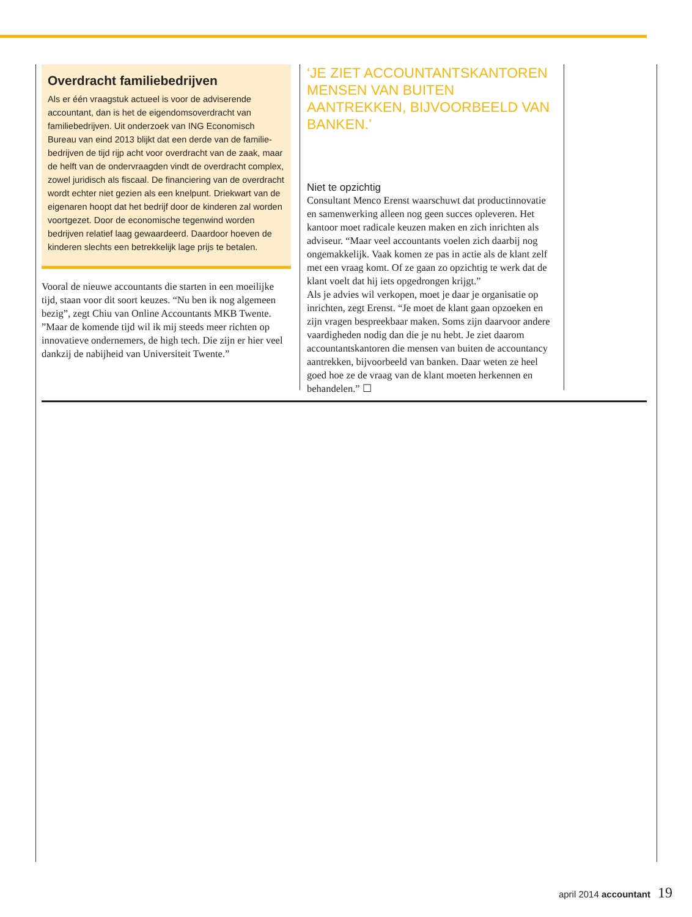Overdracht familiebedrijven
Als er één vraagstuk actueel is voor de adviserende accountant, dan is het de eigendomsoverdracht van familiebedrijven. Uit onderzoek van ING Economisch Bureau van eind 2013 blijkt dat een derde van de familie-bedrijven de tijd rijp acht voor overdracht van de zaak, maar de helft van de ondervraagden vindt de overdracht complex, zowel juridisch als fiscaal. De financiering van de overdracht wordt echter niet gezien als een knelpunt. Driekwart van de eigenaren hoopt dat het bedrijf door de kinderen zal worden voortgezet. Door de economische tegenwind worden bedrijven relatief laag gewaardeerd. Daardoor hoeven de kinderen slechts een betrekkelijk lage prijs te betalen.
Vooral de nieuwe accountants die starten in een moeilijke tijd, staan voor dit soort keuzes. “Nu ben ik nog algemeen bezig”, zegt Chiu van Online Accountants MKB Twente. ”Maar de komende tijd wil ik mij steeds meer richten op innovatieve ondernemers, de high tech. Die zijn er hier veel dankzij de nabijheid van Universiteit Twente.”
‘JE ZIET ACCOUNTANTSKANTOREN MENSEN VAN BUITEN AANTREKKEN, BIJVOORBEELD VAN BANKEN.’
Niet te opzichtig
Consultant Menco Erenst waarschuwt dat productinnovatie en samenwerking alleen nog geen succes opleveren. Het kantoor moet radicale keuzen maken en zich inrichten als adviseur. “Maar veel accountants voelen zich daarbij nog ongemakkelijk. Vaak komen ze pas in actie als de klant zelf met een vraag komt. Of ze gaan zo opzichtig te werk dat de klant voelt dat hij iets opgedrongen krijgt.”
Als je advies wil verkopen, moet je daar je organisatie op inrichten, zegt Erenst. “Je moet de klant gaan opzoeken en zijn vragen bespreekbaar maken. Soms zijn daarvoor andere vaardigheden nodig dan die je nu hebt. Je ziet daarom accountantskantoren die mensen van buiten de accountancy aantrekken, bijvoorbeeld van banken. Daar weten ze heel goed hoe ze de vraag van de klant moeten herkennen en behandelen.” ☐
april 2014 accountant 19